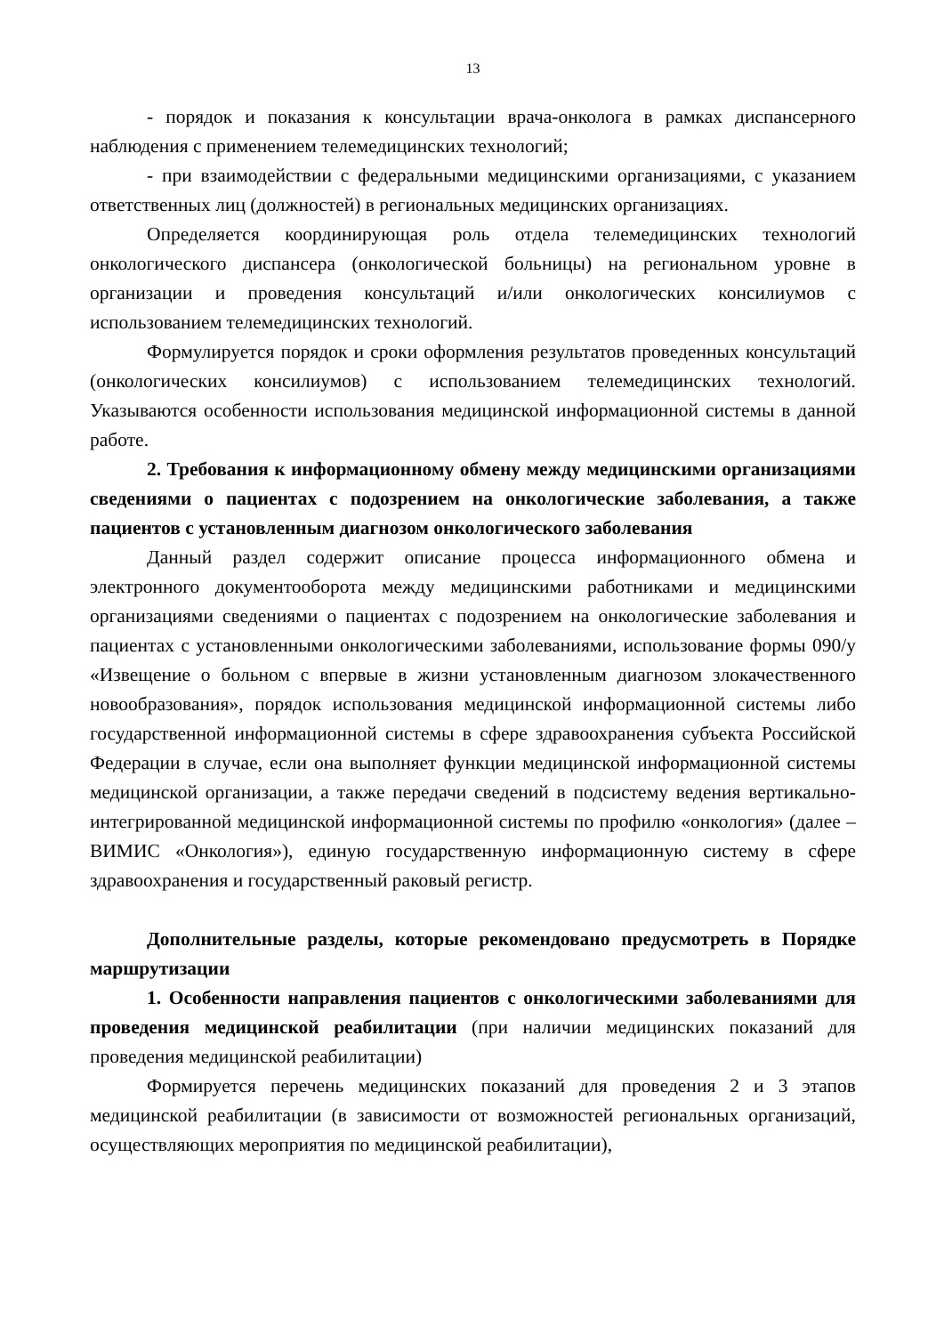13
- порядок и показания к консультации врача-онколога в рамках диспансерного наблюдения с применением телемедицинских технологий;
- при взаимодействии с федеральными медицинскими организациями, с указанием ответственных лиц (должностей) в региональных медицинских организациях.
Определяется координирующая роль отдела телемедицинских технологий онкологического диспансера (онкологической больницы) на региональном уровне в организации и проведения консультаций и/или онкологических консилиумов с использованием телемедицинских технологий.
Формулируется порядок и сроки оформления результатов проведенных консультаций (онкологических консилиумов) с использованием телемедицинских технологий. Указываются особенности использования медицинской информационной системы в данной работе.
2. Требования к информационному обмену между медицинскими организациями сведениями о пациентах с подозрением на онкологические заболевания, а также пациентов с установленным диагнозом онкологического заболевания
Данный раздел содержит описание процесса информационного обмена и электронного документооборота между медицинскими работниками и медицинскими организациями сведениями о пациентах с подозрением на онкологические заболевания и пациентах с установленными онкологическими заболеваниями, использование формы 090/у «Извещение о больном с впервые в жизни установленным диагнозом злокачественного новообразования», порядок использования медицинской информационной системы либо государственной информационной системы в сфере здравоохранения субъекта Российской Федерации в случае, если она выполняет функции медицинской информационной системы медицинской организации, а также передачи сведений в подсистему ведения вертикально-интегрированной медицинской информационной системы по профилю «онкология» (далее – ВИМИС «Онкология»), единую государственную информационную систему в сфере здравоохранения и государственный раковый регистр.
Дополнительные разделы, которые рекомендовано предусмотреть в Порядке маршрутизации
1. Особенности направления пациентов с онкологическими заболеваниями для проведения медицинской реабилитации (при наличии медицинских показаний для проведения медицинской реабилитации)
Формируется перечень медицинских показаний для проведения 2 и 3 этапов медицинской реабилитации (в зависимости от возможностей региональных организаций, осуществляющих мероприятия по медицинской реабилитации),